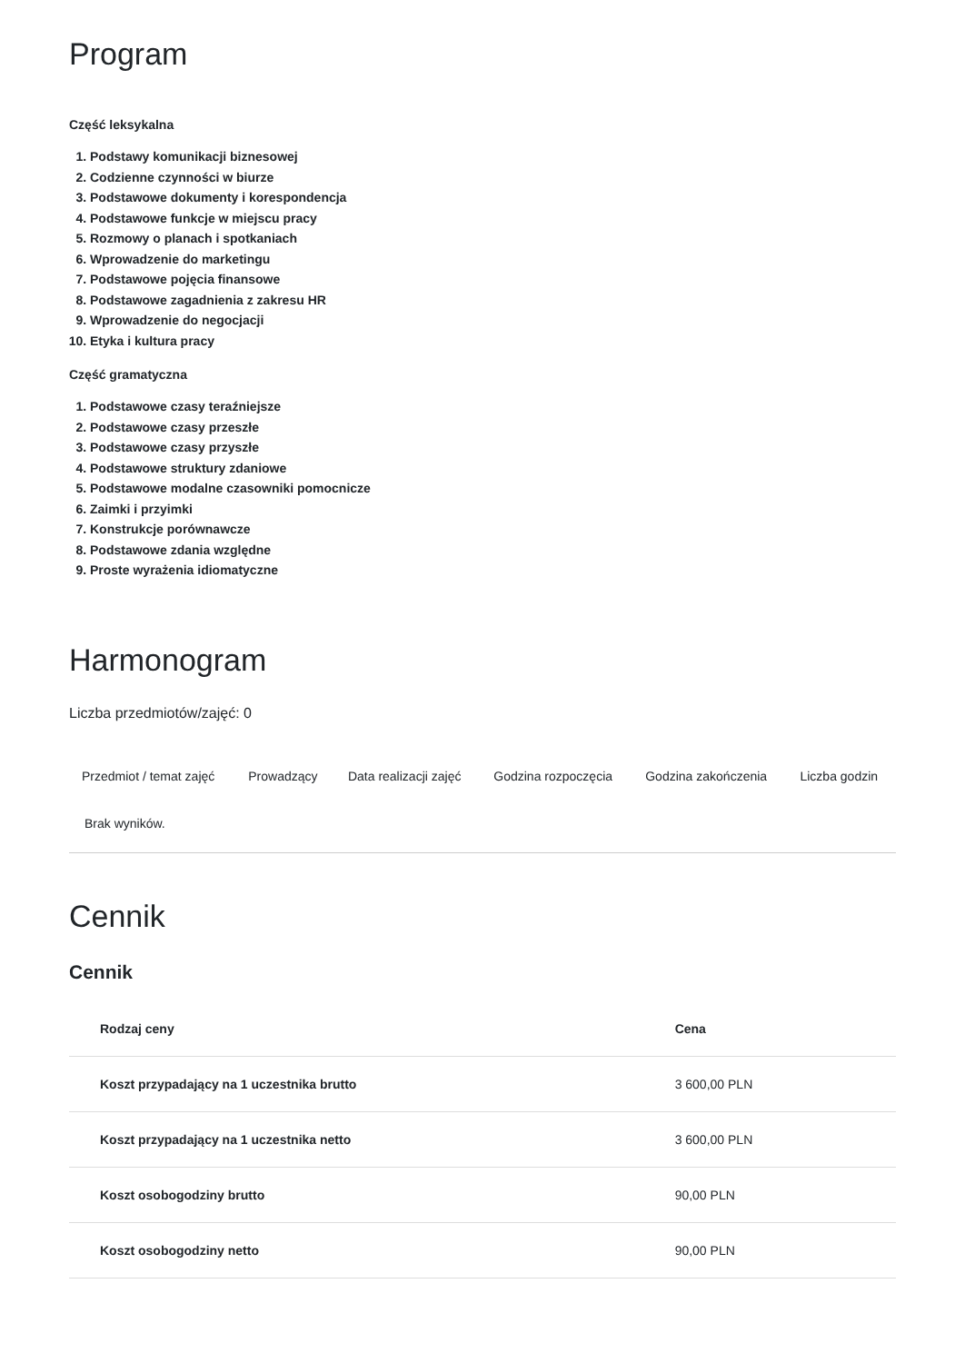Program
Część leksykalna
1. Podstawy komunikacji biznesowej
2. Codzienne czynności w biurze
3. Podstawowe dokumenty i korespondencja
4. Podstawowe funkcje w miejscu pracy
5. Rozmowy o planach i spotkaniach
6. Wprowadzenie do marketingu
7. Podstawowe pojęcia finansowe
8. Podstawowe zagadnienia z zakresu HR
9. Wprowadzenie do negocjacji
10. Etyka i kultura pracy
Część gramatyczna
1. Podstawowe czasy teraźniejsze
2. Podstawowe czasy przeszłe
3. Podstawowe czasy przyszłe
4. Podstawowe struktury zdaniowe
5. Podstawowe modalne czasowniki pomocnicze
6. Zaimki i przyimki
7. Konstrukcje porównawcze
8. Podstawowe zdania względne
9. Proste wyrażenia idiomatyczne
Harmonogram
Liczba przedmiotów/zajęć: 0
| Przedmiot / temat zajęć | Prowadzący | Data realizacji zajęć | Godzina rozpoczęcia | Godzina zakończenia | Liczba godzin |
| --- | --- | --- | --- | --- | --- |
| Brak wyników. | | | | | |
Cennik
Cennik
| Rodzaj ceny | Cena |
| --- | --- |
| Koszt przypadający na 1 uczestnika brutto | 3 600,00 PLN |
| Koszt przypadający na 1 uczestnika netto | 3 600,00 PLN |
| Koszt osobogodziny brutto | 90,00 PLN |
| Koszt osobogodziny netto | 90,00 PLN |